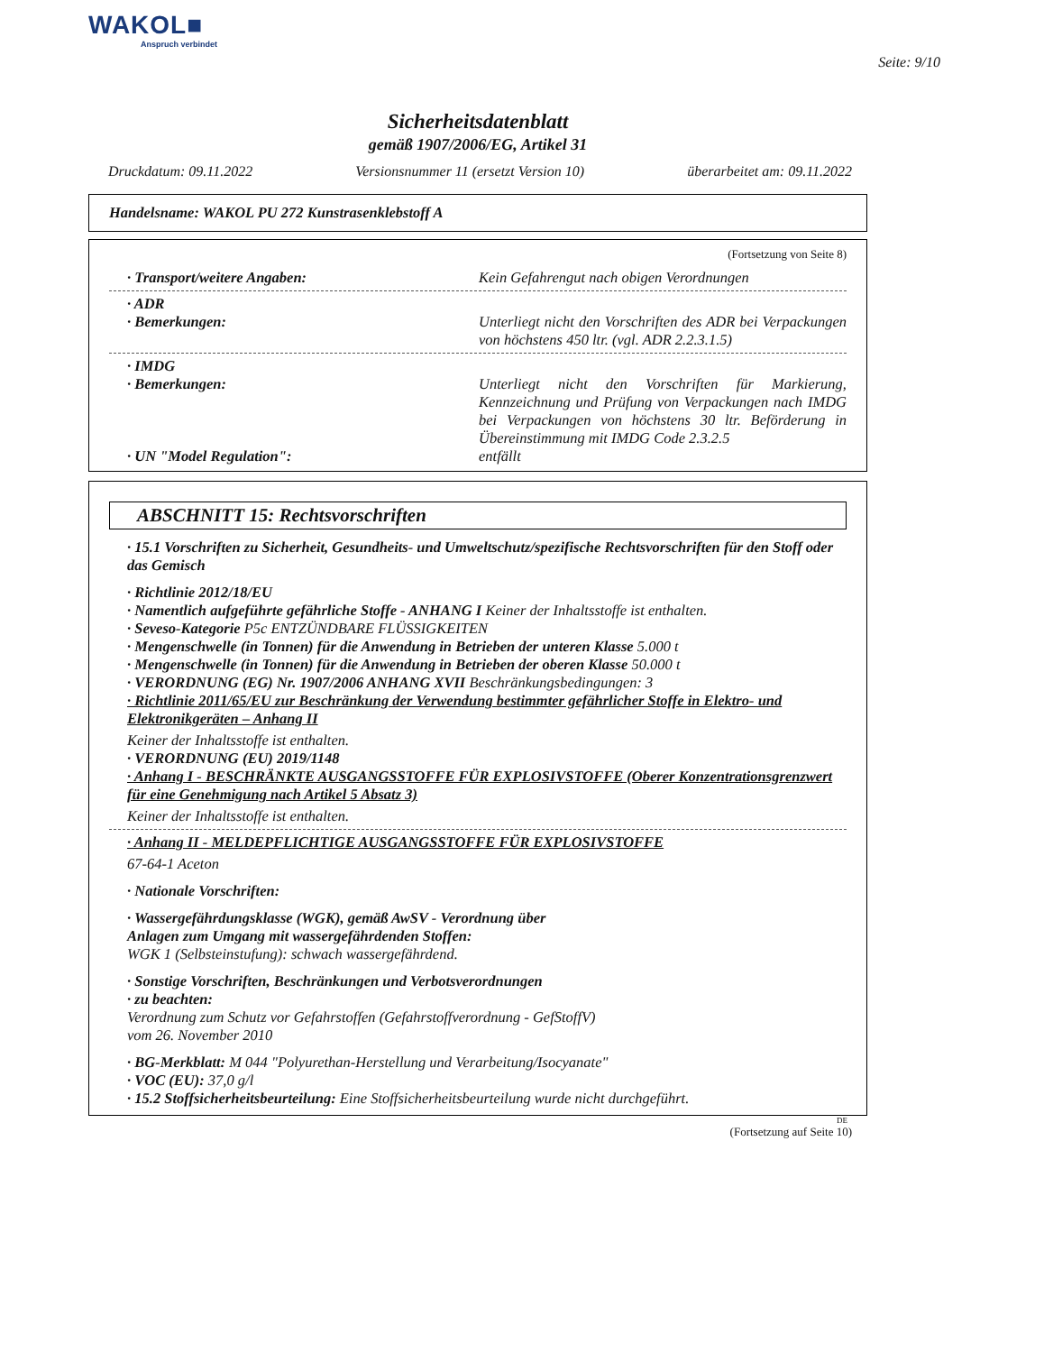WAKOL■
Anspruch verbindet
Seite: 9/10
Sicherheitsdatenblatt
gemäß 1907/2006/EG, Artikel 31
Druckdatum: 09.11.2022 Versionsnummer 11 (ersetzt Version 10) überarbeitet am: 09.11.2022
Handelsname: WAKOL PU 272 Kunstrasenklebstoff A
(Fortsetzung von Seite 8)
· Transport/weitere Angaben: Kein Gefahrengut nach obigen Verordnungen
· ADR
· Bemerkungen: Unterliegt nicht den Vorschriften des ADR bei Verpackungen von höchstens 450 ltr. (vgl. ADR 2.2.3.1.5)
· IMDG
· Bemerkungen: Unterliegt nicht den Vorschriften für Markierung, Kennzeichnung und Prüfung von Verpackungen nach IMDG bei Verpackungen von höchstens 30 ltr. Beförderung in Übereinstimmung mit IMDG Code 2.3.2.5
· UN "Model Regulation": entfällt
ABSCHNITT 15: Rechtsvorschriften
· 15.1 Vorschriften zu Sicherheit, Gesundheits- und Umweltschutz/spezifische Rechtsvorschriften für den Stoff oder das Gemisch
· Richtlinie 2012/18/EU
· Namentlich aufgeführte gefährliche Stoffe - ANHANG I Keiner der Inhaltsstoffe ist enthalten.
· Seveso-Kategorie P5c ENTZÜNDBARE FLÜSSIGKEITEN
· Mengenschwelle (in Tonnen) für die Anwendung in Betrieben der unteren Klasse 5.000 t
· Mengenschwelle (in Tonnen) für die Anwendung in Betrieben der oberen Klasse 50.000 t
· VERORDNUNG (EG) Nr. 1907/2006 ANHANG XVII Beschränkungsbedingungen: 3
· Richtlinie 2011/65/EU zur Beschränkung der Verwendung bestimmter gefährlicher Stoffe in Elektro- und Elektronikgeräten – Anhang II
Keiner der Inhaltsstoffe ist enthalten.
· VERORDNUNG (EU) 2019/1148
· Anhang I - BESCHRÄNKTE AUSGANGSSTOFFE FÜR EXPLOSIVSTOFFE (Oberer Konzentrationsgrenzwert für eine Genehmigung nach Artikel 5 Absatz 3)
Keiner der Inhaltsstoffe ist enthalten.
· Anhang II - MELDEPFLICHTIGE AUSGANGSSTOFFE FÜR EXPLOSIVSTOFFE
67-64-1 Aceton
· Nationale Vorschriften:
· Wassergefährdungsklasse (WGK), gemäß AwSV - Verordnung über
Anlagen zum Umgang mit wassergefährdenden Stoffen:
WGK 1 (Selbsteinstufung): schwach wassergefährdend.
· Sonstige Vorschriften, Beschränkungen und Verbotsverordnungen
· zu beachten:
Verordnung zum Schutz vor Gefahrstoffen (Gefahrstoffverordnung - GefStoffV)
vom 26. November 2010
· BG-Merkblatt: M 044 "Polyurethan-Herstellung und Verarbeitung/Isocyanate"
· VOC (EU): 37,0 g/l
· 15.2 Stoffsicherheitsbeurteilung: Eine Stoffsicherheitsbeurteilung wurde nicht durchgeführt.
DE
(Fortsetzung auf Seite 10)